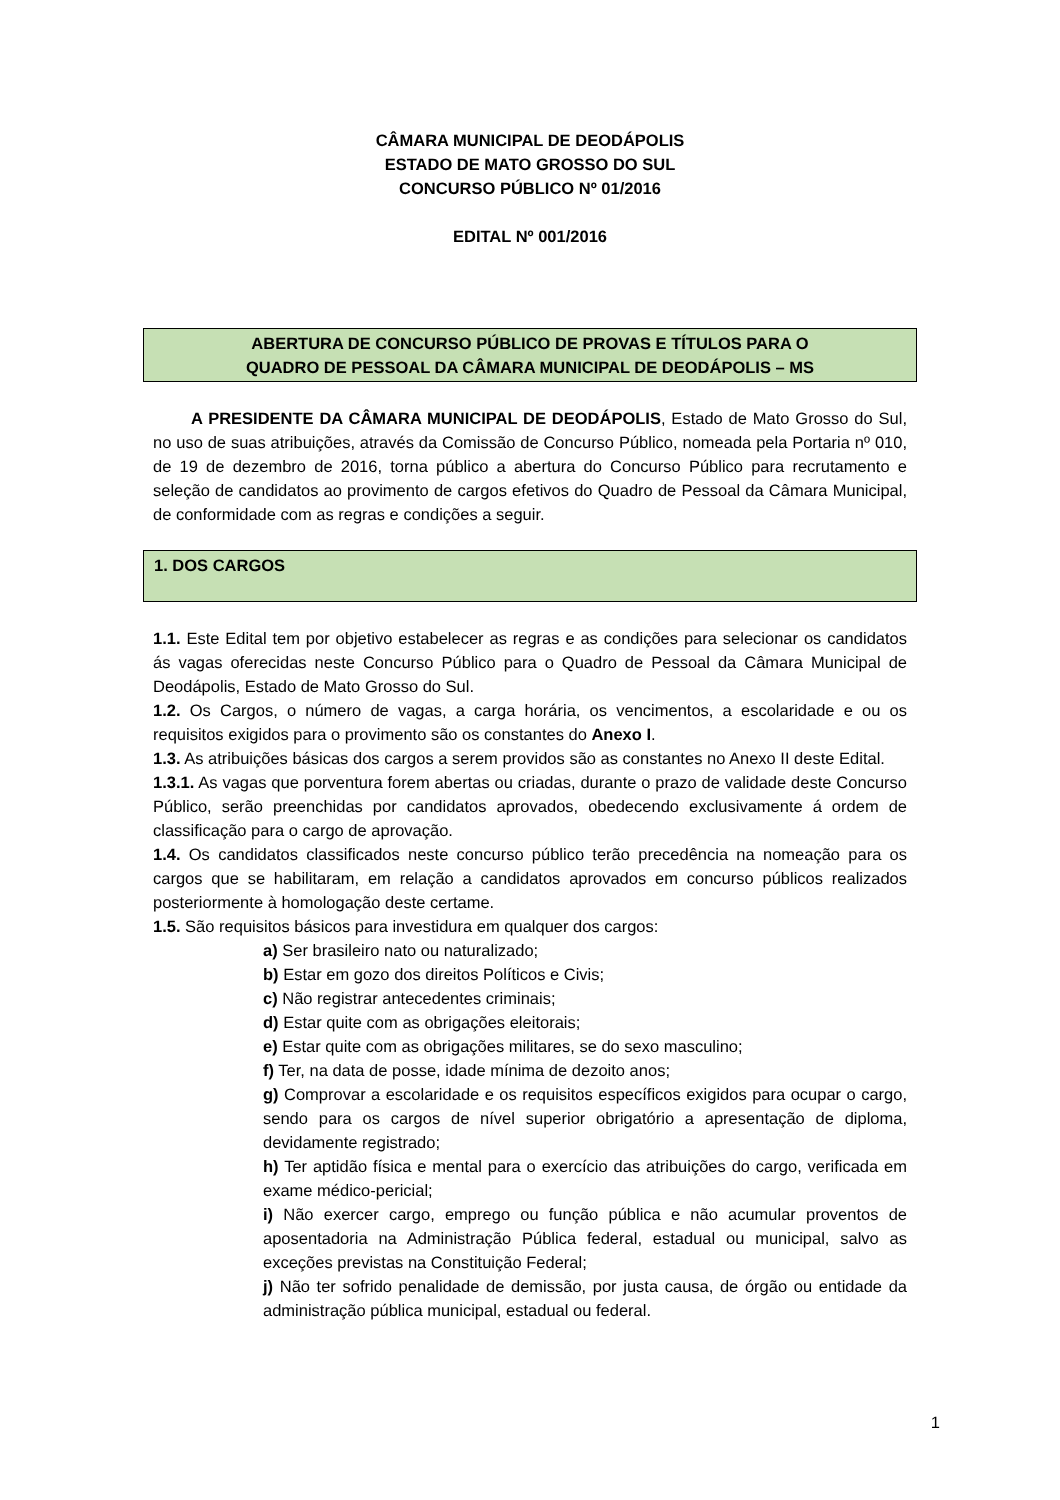CÂMARA MUNICIPAL DE DEODÁPOLIS
ESTADO DE MATO GROSSO DO SUL
CONCURSO PÚBLICO Nº 01/2016
EDITAL Nº 001/2016
ABERTURA DE CONCURSO PÚBLICO DE PROVAS E TÍTULOS PARA O
QUADRO DE PESSOAL DA CÂMARA MUNICIPAL DE DEODÁPOLIS – MS
A PRESIDENTE DA CÂMARA MUNICIPAL DE DEODÁPOLIS, Estado de Mato Grosso do Sul, no uso de suas atribuições, através da Comissão de Concurso Público, nomeada pela Portaria nº 010, de 19 de dezembro de 2016, torna público a abertura do Concurso Público para recrutamento e seleção de candidatos ao provimento de cargos efetivos do Quadro de Pessoal da Câmara Municipal, de conformidade com as regras e condições a seguir.
1. DOS CARGOS
1.1. Este Edital tem por objetivo estabelecer as regras e as condições para selecionar os candidatos ás vagas oferecidas neste Concurso Público para o Quadro de Pessoal da Câmara Municipal de Deodápolis, Estado de Mato Grosso do Sul.
1.2. Os Cargos, o número de vagas, a carga horária, os vencimentos, a escolaridade e ou os requisitos exigidos para o provimento são os constantes do Anexo I.
1.3. As atribuições básicas dos cargos a serem providos são as constantes no Anexo II deste Edital.
1.3.1. As vagas que porventura forem abertas ou criadas, durante o prazo de validade deste Concurso Público, serão preenchidas por candidatos aprovados, obedecendo exclusivamente á ordem de classificação para o cargo de aprovação.
1.4. Os candidatos classificados neste concurso público terão precedência na nomeação para os cargos que se habilitaram, em relação a candidatos aprovados em concurso públicos realizados posteriormente à homologação deste certame.
1.5. São requisitos básicos para investidura em qualquer dos cargos:
a) Ser brasileiro nato ou naturalizado;
b) Estar em gozo dos direitos Políticos e Civis;
c) Não registrar antecedentes criminais;
d) Estar quite com as obrigações eleitorais;
e) Estar quite com as obrigações militares, se do sexo masculino;
f) Ter, na data de posse, idade mínima de dezoito anos;
g) Comprovar a escolaridade e os requisitos específicos exigidos para ocupar o cargo, sendo para os cargos de nível superior obrigatório a apresentação de diploma, devidamente registrado;
h) Ter aptidão física e mental para o exercício das atribuições do cargo, verificada em exame médico-pericial;
i) Não exercer cargo, emprego ou função pública e não acumular proventos de aposentadoria na Administração Pública federal, estadual ou municipal, salvo as exceções previstas na Constituição Federal;
j) Não ter sofrido penalidade de demissão, por justa causa, de órgão ou entidade da administração pública municipal, estadual ou federal.
1